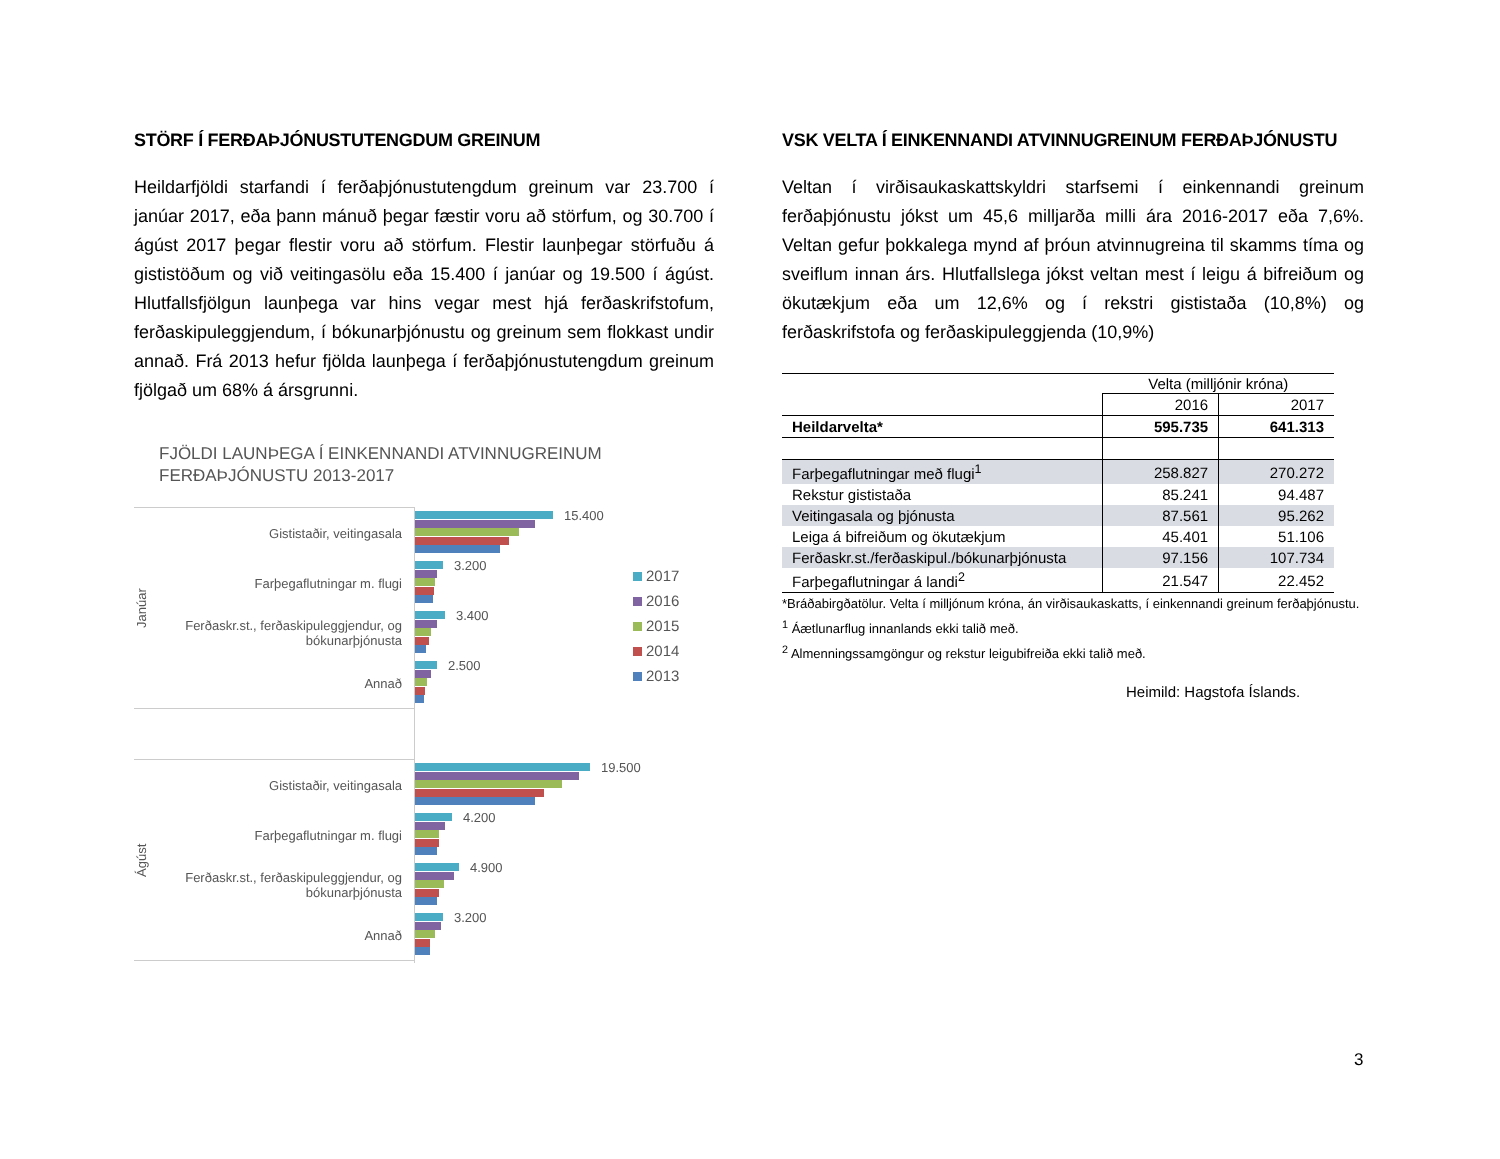STÖRF Í FERÐAÞJÓNUSTUTENGDUM GREINUM
Heildarfjöldi starfandi í ferðaþjónustutengdum greinum var 23.700 í janúar 2017, eða þann mánuð þegar fæstir voru að störfum, og 30.700 í ágúst 2017 þegar flestir voru að störfum. Flestir launþegar störfuðu á gististöðum og við veitingasölu eða 15.400 í janúar og 19.500 í ágúst. Hlutfallsfjölgun launþega var hins vegar mest hjá ferðaskrifstofum, ferðaskipuleggjendum, í bókunarþjónustu og greinum sem flokkast undir annað. Frá 2013 hefur fjölda launþega í ferðaþjónustutengdum greinum fjölgað um 68% á ársgrunni.
FJÖLDI LAUNÞEGA Í EINKENNANDI ATVINNUGREINUM
FERÐAÞJÓNUSTU 2013-2017
Janúar
Gististaðir, veitingasala
Farþegaflutningar m. flugi
Ferðaskr.st., ferðaskipuleggjendur, og bókunarþjónusta
Annað
Ágúst
Gististaðir, veitingasala
Farþegaflutningar m. flugi
Ferðaskr.st., ferðaskipuleggjendur, og bókunarþjónusta
Annað
15.400
3.200
3.400
2.500
19.500
4.200
4.900
3.200
2017
2016
2015
2014
2013
VSK VELTA Í EINKENNANDI ATVINNUGREINUM FERÐAÞJÓNUSTU
Veltan í virðisaukaskattskyldri starfsemi í einkennandi greinum ferðaþjónustu jókst um 45,6 milljarða milli ára 2016-2017 eða 7,6%. Veltan gefur þokkalega mynd af þróun atvinnugreina til skamms tíma og sveiflum innan árs. Hlutfallslega jókst veltan mest í leigu á bifreiðum og ökutækjum eða um 12,6% og í rekstri gististaða (10,8%) og ferðaskrifstofa og ferðaskipuleggjenda (10,9%)
| | Velta (milljónir króna) | |
| | 2016 | 2017 |
| Heildarvelta* | 595.735 | 641.313 |
| Farþegaflutningar með flugi<sup>1</sup> | 258.827 | 270.272 |
| Rekstur gististaða | 85.241 | 94.487 |
| Veitingasala og þjónusta | 87.561 | 95.262 |
| Leiga á bifreiðum og ökutækjum | 45.401 | 51.106 |
| Ferðaskr.st./ferðaskipul./bókunarþjónusta | 97.156 | 107.734 |
| Farþegaflutningar á landi<sup>2</sup> | 21.547 | 22.452 |
*Bráðabirgðatölur. Velta í milljónum króna, án virðisaukaskatts, í einkennandi greinum ferðaþjónustu.
<sup>1</sup> Áætlunarflug innanlands ekki talið með.
<sup>2</sup> Almenningssamgöngur og rekstur leigubifreiða ekki talið með.
Heimild: Hagstofa Íslands.
3